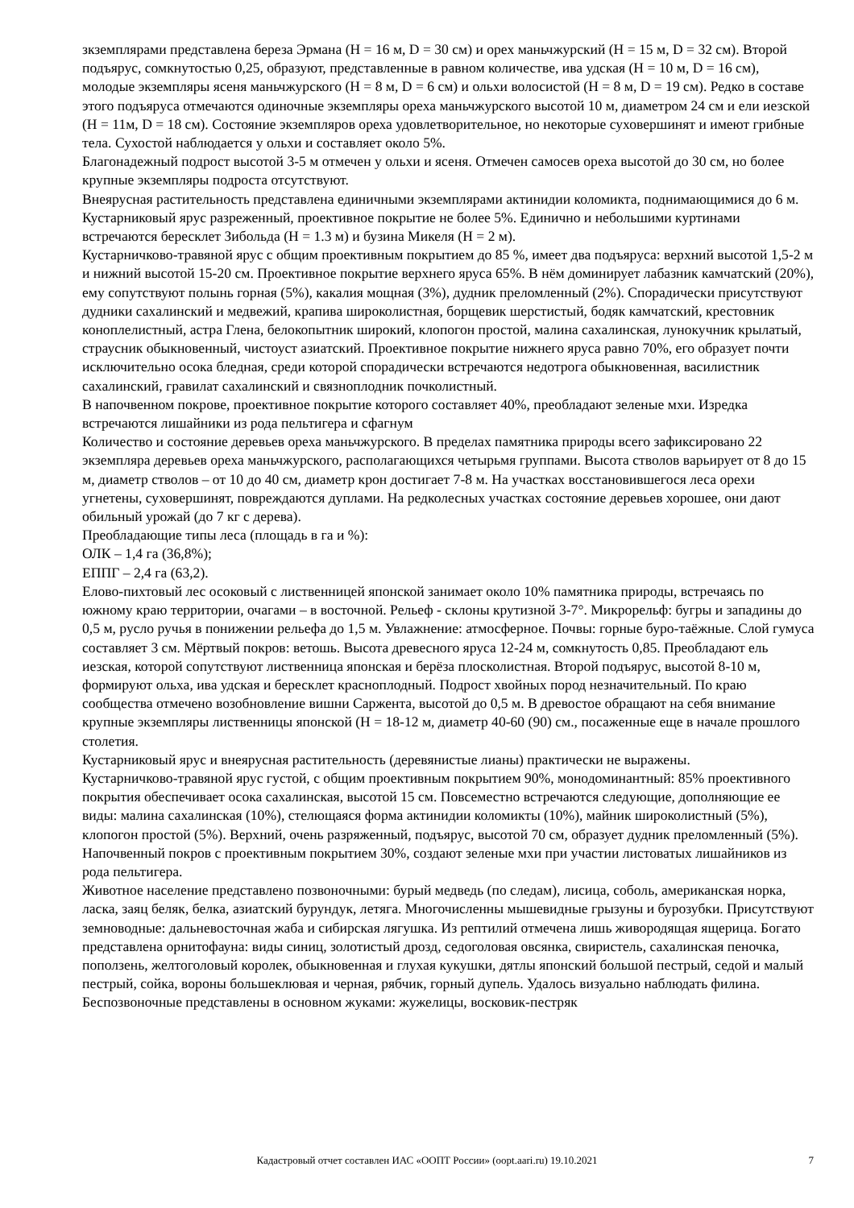зкземплярами представлена береза Эрмана (H = 16 м, D = 30 см) и орех маньчжурский (H = 15 м, D = 32 см). Второй подъярус, сомкнутостью 0,25, образуют, представленные в равном количестве, ива удская (H = 10 м, D = 16 см), молодые экземпляры ясеня маньчжурского (H = 8 м, D = 6 см) и ольхи волосистой (H = 8 м, D = 19 см). Редко в составе этого подъяруса отмечаются одиночные экземпляры ореха маньчжурского высотой 10 м, диаметром 24 см и ели иезской (H = 11м, D = 18 см). Состояние экземпляров ореха удовлетворительное, но некоторые суховершинят и имеют грибные тела. Сухостой наблюдается у ольхи и составляет около 5%.
Благонадежный подрост высотой 3-5 м отмечен у ольхи и ясеня. Отмечен самосев ореха высотой до 30 см, но более крупные экземпляры подроста отсутствуют.
Внеярусная растительность представлена единичными экземплярами актинидии коломикта, поднимающимися до 6 м.
Кустарниковый ярус разреженный, проективное покрытие не более 5%. Единично и небольшими куртинами встречаются бересклет Зибольда (H = 1.3 м) и бузина Микеля (H = 2 м).
Кустарничково-травяной ярус с общим проективным покрытием до 85 %, имеет два подъяруса: верхний высотой 1,5-2 м и нижний высотой 15-20 см. Проективное покрытие верхнего яруса 65%. В нём доминирует лабазник камчатский (20%), ему сопутствуют полынь горная (5%), какалия мощная (3%), дудник преломленный (2%). Спорадически присутствуют дудники сахалинский и медвежий, крапива широколистная, борщевик шерстистый, бодяк камчатский, крестовник коноплелистный, астра Глена, белокопытник широкий, клопогон простой, малина сахалинская, лунокучник крылатый, страусник обыкновенный, чистоуст азиатский. Проективное покрытие нижнего яруса равно 70%, его образует почти исключительно осока бледная, среди которой спорадически встречаются недотрога обыкновенная, василистник сахалинский, гравилат сахалинский и связноплодник почколистный.
В напочвенном покрове, проективное покрытие которого составляет 40%, преобладают зеленые мхи. Изредка встречаются лишайники из рода пельтигера и сфагнум
Количество и состояние деревьев ореха маньчжурского. В пределах памятника природы всего зафиксировано 22 экземпляра деревьев ореха маньчжурского, располагающихся четырьмя группами. Высота стволов варьирует от 8 до 15 м, диаметр стволов – от 10 до 40 см, диаметр крон достигает 7-8 м. На участках восстановившегося леса орехи угнетены, суховершинят, повреждаются дуплами. На редколесных участках состояние деревьев хорошее, они дают обильный урожай (до 7 кг с дерева).
Преобладающие типы леса (площадь в га и %):
ОЛК – 1,4 га (36,8%);
ЕППГ – 2,4 га (63,2).
Елово-пихтовый лес осоковый с лиственницей японской занимает около 10% памятника природы, встречаясь по южному краю территории, очагами – в восточной. Рельеф - склоны крутизной 3-7°. Микрорельф: бугры и западины до 0,5 м, русло ручья в понижении рельефа до 1,5 м. Увлажнение: атмосферное. Почвы: горные буро-таёжные. Слой гумуса составляет 3 см. Мёртвый покров: ветошь. Высота древесного яруса 12-24 м, сомкнутость 0,85. Преобладают ель иезская, которой сопутствуют лиственница японская и берёза плосколистная. Второй подъярус, высотой 8-10 м, формируют ольха, ива удская и бересклет красноплодный. Подрост хвойных пород незначительный. По краю сообщества отмечено возобновление вишни Саржента, высотой до 0,5 м. В древостое обращают на себя внимание крупные экземпляры лиственницы японской (H = 18-12 м, диаметр 40-60 (90) см., посаженные еще в начале прошлого столетия.
Кустарниковый ярус и внеярусная растительность (деревянистые лианы) практически не выражены.
Кустарничково-травяной ярус густой, с общим проективным покрытием 90%, монодоминантный: 85% проективного покрытия обеспечивает осока сахалинская, высотой 15 см. Повсеместно встречаются следующие, дополняющие ее виды: малина сахалинская (10%), стелющаяся форма актинидии коломикты (10%), майник широколистный (5%), клопогон простой (5%). Верхний, очень разряженный, подъярус, высотой 70 см, образует дудник преломленный (5%).
Напочвенный покров с проективным покрытием 30%, создают зеленые мхи при участии листоватых лишайников из рода пельтигера.
Животное население представлено позвоночными: бурый медведь (по следам), лисица, соболь, американская норка, ласка, заяц беляк, белка, азиатский бурундук, летяга. Многочисленны мышевидные грызуны и бурозубки. Присутствуют земноводные: дальневосточная жаба и сибирская лягушка. Из рептилий отмечена лишь живородящая ящерица. Богато представлена орнитофауна: виды синиц, золотистый дрозд, седоголовая овсянка, свиристель, сахалинская пеночка, поползень, желтоголовый королек, обыкновенная и глухая кукушки, дятлы японский большой пестрый, седой и малый пестрый, сойка, вороны большеклювая и черная, рябчик, горный дупель. Удалось визуально наблюдать филина. Беспозвоночные представлены в основном жуками: жужелицы, восковик-пестряк
Кадастровый отчет составлен ИАС «ООПТ России» (oopt.aari.ru) 19.10.2021
7